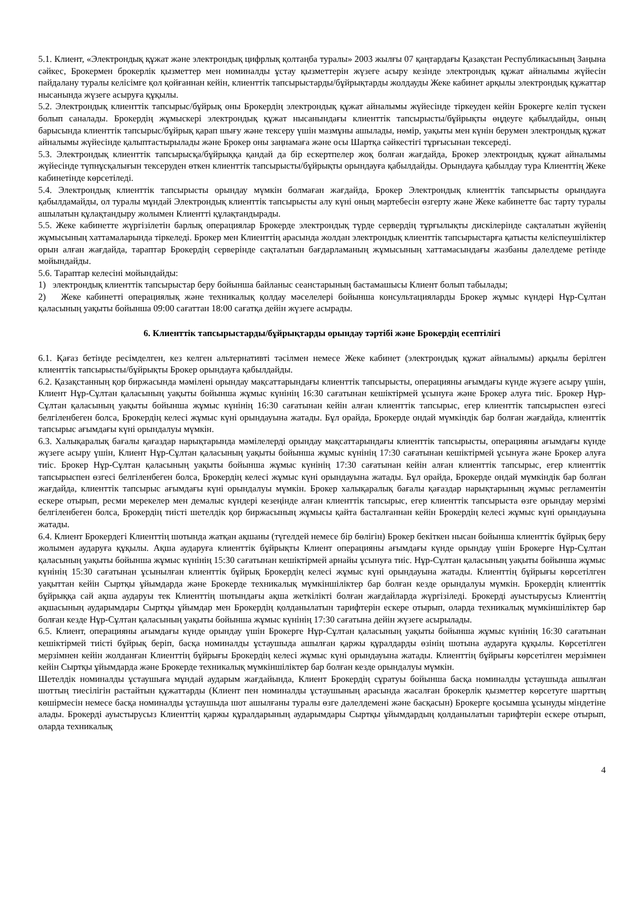5.1. Клиент, «Электрондық құжат және электрондық цифрлық қолтаңба туралы» 2003 жылғы 07 қаңтардағы Қазақстан Республикасының Заңына сәйкес, Брокермен брокерлік қызметтер мен номиналды ұстау қызметтерін жүзеге асыру кезінде электрондық құжат айналымы жүйесін пайдалану туралы келісімге қол қойғаннан кейін, клиенттік тапсырыстарды/бұйрықтарды жолдауды Жеке кабинет арқылы электрондық құжаттар нысанында жүзеге асыруға құқылы.
5.2. Электрондық клиенттік тапсырыс/бұйрық оны Брокердің электрондық құжат айналымы жүйесінде тіркеуден кейін Брокерге келіп түскен болып саналады. Брокердің жұмыскері электрондық құжат нысанындағы клиенттік тапсырысты/бұйрықты өңдеуге қабылдайды, оның барысында клиенттік тапсырыс/бұйрық қарап шығу және тексеру үшін мазмұны ашылады, нөмір, уақыты мен күнін берумен электрондық құжат айналымы жүйесінде қалыптастырылады және Брокер оны заңнамаға және осы Шартқа сәйкестігі тұрғысынан тексереді.
5.3. Электрондық клиенттік тапсырысқа/бұйрыққа қандай да бір ескертпелер жоқ болған жағдайда, Брокер электрондық құжат айналымы жүйесінде түпнұсқалығын тексеруден өткен клиенттік тапсырысты/бұйрықты орындауға қабылдайды. Орындауға қабылдау тура Клиенттің Жеке кабинетінде көрсетіледі.
5.4. Электрондық клиенттік тапсырысты орындау мүмкін болмаған жағдайда, Брокер Электрондық клиенттік тапсырысты орындауға қабылдамайды, ол туралы мұндай Электрондық клиенттік тапсырысты алу күні оның мәртебесін өзгерту және Жеке кабинетте бас тарту туралы ашылатын құлақтандыру жолымен Клиентті құлақтандырады.
5.5. Жеке кабинетте жүргізілетін барлық операциялар Брокерде электрондық түрде сервердің тұрғылықты дискілерінде сақталатын жүйенің жұмысының хаттамаларында тіркеледі. Брокер мен Клиенттің арасында жолдан электрондық клиенттік тапсырыстарға қатысты келіспеушіліктер орын алған жағдайда, тараптар Брокердің серверінде сақталатын бағдарламаның жұмысының хаттамасындағы жазбаны дәлелдеме ретінде мойындайды.
5.6. Тараптар келесіні мойындайды:
1) электрондық клиенттік тапсырыстар беру бойынша байланыс сеанстарының бастамашысы Клиент болып табылады;
2) Жеке кабинетті операциялық және техникалық қолдау мәселелері бойынша консультацияларды Брокер жұмыс күндері Нұр-Сұлтан қаласының уақыты бойынша 09:00 сағаттан 18:00 сағатқа дейін жүзеге асырады.
6. Клиенттік тапсырыстарды/бұйрықтарды орындау тәртібі және Брокердің есептілігі
6.1. Қағаз бетінде ресімделген, кез келген альтернативті тәсілмен немесе Жеке кабинет (электрондық құжат айналымы) арқылы берілген клиенттік тапсырысты/бұйрықты Брокер орындауға қабылдайды.
6.2. Қазақстанның қор биржасында мәмілені орындау мақсаттарындағы клиенттік тапсырысты, операцияны ағымдағы күнде жүзеге асыру үшін, Клиент Нұр-Сұлтан қаласының уақыты бойынша жұмыс күнінің 16:30 сағатынан кешіктірмей ұсынуға және Брокер алуға тиіс. Брокер Нұр-Сұлтан қаласының уақыты бойынша жұмыс күнінің 16:30 сағатынан кейін алған клиенттік тапсырыс, егер клиенттік тапсырыспен өзгесі белгіленбеген болса, Брокердің келесі жұмыс күні орындауына жатады. Бұл орайда, Брокерде ондай мүмкіндік бар болған жағдайда, клиенттік тапсырыс ағымдағы күні орындалуы мүмкін.
6.3. Халықаралық бағалы қағаздар нарықтарында мәмілелерді орындау мақсаттарындағы клиенттік тапсырысты, операцияны ағымдағы күнде жүзеге асыру үшін, Клиент Нұр-Сұлтан қаласының уақыты бойынша жұмыс күнінің 17:30 сағатынан кешіктірмей ұсынуға және Брокер алуға тиіс. Брокер Нұр-Сұлтан қаласының уақыты бойынша жұмыс күнінің 17:30 сағатынан кейін алған клиенттік тапсырыс, егер клиенттік тапсырыспен өзгесі белгіленбеген болса, Брокердің келесі жұмыс күні орындауына жатады. Бұл орайда, Брокерде ондай мүмкіндік бар болған жағдайда, клиенттік тапсырыс ағымдағы күні орындалуы мүмкін. Брокер халықаралық бағалы қағаздар нарықтарының жұмыс регламентін ескере отырып, ресми мерекелер мен демалыс күндері кезеңінде алған клиенттік тапсырыс, егер клиенттік тапсырыста өзге орындау мерзімі белгіленбеген болса, Брокердің тиісті шетелдік қор биржасының жұмысы қайта басталғаннан кейін Брокердің келесі жұмыс күні орындауына жатады.
6.4. Клиент Брокердегі Клиенттің шотында жатқан ақшаны (түгелдей немесе бір бөлігін) Брокер бекіткен нысан бойынша клиенттік бұйрық беру жолымен аударуға құқылы. Ақша аударуға клиенттік бұйрықты Клиент операцияны ағымдағы күнде орындау үшін Брокерге Нұр-Сұлтан қаласының уақыты бойынша жұмыс күнінің 15:30 сағатынан кешіктірмей арнайы ұсынуға тиіс. Нұр-Сұлтан қаласының уақыты бойынша жұмыс күнінің 15:30 сағатынан ұсынылған клиенттік бұйрық Брокердің келесі жұмыс күні орындауына жатады. Клиенттің бұйрығы көрсетілген уақыттан кейін Сыртқы ұйымдарда және Брокерде техникалық мүмкіншіліктер бар болған кезде орындалуы мүмкін. Брокердің клиенттік бұйрыққа сай ақша аударуы тек Клиенттің шотындағы ақша жеткілікті болған жағдайларда жүргізіледі. Брокерді ауыстырусыз Клиенттің ақшасының аударымдары Сыртқы ұйымдар мен Брокердің қолданылатын тарифтерін ескере отырып, оларда техникалық мүмкіншіліктер бар болған кезде Нұр-Сұлтан қаласының уақыты бойынша жұмыс күнінің 17:30 сағатына дейін жүзеге асырылады.
6.5. Клиент, операцияны ағымдағы күнде орындау үшін Брокерге Нұр-Сұлтан қаласының уақыты бойынша жұмыс күнінің 16:30 сағатынан кешіктірмей тиісті бұйрық беріп, басқа номиналды ұстаушыда ашылған қаржы құралдарды өзінің шотына аударуға құқылы. Көрсетілген мерзімнен кейін жолданған Клиенттің бұйрығы Брокердің келесі жұмыс күні орындауына жатады. Клиенттің бұйрығы көрсетілген мерзімнен кейін Сыртқы ұйымдарда және Брокерде техникалық мүмкіншіліктер бар болған кезде орындалуы мүмкін.
Шетелдік номиналды ұстаушыға мұндай аударым жағдайында, Клиент Брокердің сұратуы бойынша басқа номиналды ұстаушыда ашылған шоттың тиесілігін растайтын құжаттарды (Клиент пен номиналды ұстаушының арасында жасалған брокерлік қызметтер көрсетуге шарттың көшірмесін немесе басқа номиналды ұстаушыда шот ашылғаны туралы өзге дәлелдемені және басқасын) Брокерге қосымша ұсынуды міндетіне алады. Брокерді ауыстырусыз Клиенттің қаржы құралдарының аударымдары Сыртқы ұйымдардың қолданылатын тарифтерін ескере отырып, оларда техникалық
4